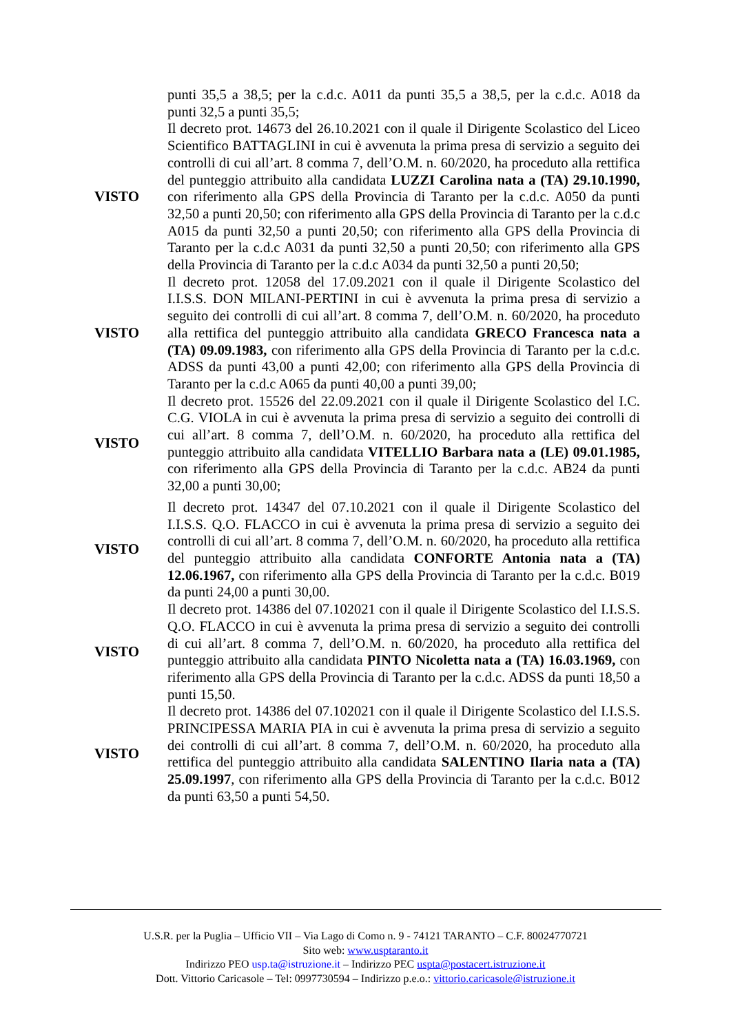punti 35,5 a 38,5; per la c.d.c. A011 da punti 35,5 a 38,5, per la c.d.c. A018 da punti 32,5 a punti 35,5;
VISTO
Il decreto prot. 14673 del 26.10.2021 con il quale il Dirigente Scolastico del Liceo Scientifico BATTAGLINI in cui è avvenuta la prima presa di servizio a seguito dei controlli di cui all’art. 8 comma 7, dell’O.M. n. 60/2020, ha proceduto alla rettifica del punteggio attribuito alla candidata LUZZI Carolina nata a (TA) 29.10.1990, con riferimento alla GPS della Provincia di Taranto per la c.d.c. A050 da punti 32,50 a punti 20,50; con riferimento alla GPS della Provincia di Taranto per la c.d.c A015 da punti 32,50 a punti 20,50; con riferimento alla GPS della Provincia di Taranto per la c.d.c A031 da punti 32,50 a punti 20,50; con riferimento alla GPS della Provincia di Taranto per la c.d.c A034 da punti 32,50 a punti 20,50;
VISTO
Il decreto prot. 12058 del 17.09.2021 con il quale il Dirigente Scolastico del I.I.S.S. DON MILANI-PERTINI in cui è avvenuta la prima presa di servizio a seguito dei controlli di cui all’art. 8 comma 7, dell’O.M. n. 60/2020, ha proceduto alla rettifica del punteggio attribuito alla candidata GRECO Francesca nata a (TA) 09.09.1983, con riferimento alla GPS della Provincia di Taranto per la c.d.c. ADSS da punti 43,00 a punti 42,00; con riferimento alla GPS della Provincia di Taranto per la c.d.c A065 da punti 40,00 a punti 39,00;
VISTO
Il decreto prot. 15526 del 22.09.2021 con il quale il Dirigente Scolastico del I.C. C.G. VIOLA in cui è avvenuta la prima presa di servizio a seguito dei controlli di cui all’art. 8 comma 7, dell’O.M. n. 60/2020, ha proceduto alla rettifica del punteggio attribuito alla candidata VITELLIO Barbara nata a (LE) 09.01.1985, con riferimento alla GPS della Provincia di Taranto per la c.d.c. AB24 da punti 32,00 a punti 30,00;
VISTO
Il decreto prot. 14347 del 07.10.2021 con il quale il Dirigente Scolastico del I.I.S.S. Q.O. FLACCO in cui è avvenuta la prima presa di servizio a seguito dei controlli di cui all’art. 8 comma 7, dell’O.M. n. 60/2020, ha proceduto alla rettifica del punteggio attribuito alla candidata CONFORTE Antonia nata a (TA) 12.06.1967, con riferimento alla GPS della Provincia di Taranto per la c.d.c. B019 da punti 24,00 a punti 30,00.
VISTO
Il decreto prot. 14386 del 07.102021 con il quale il Dirigente Scolastico del I.I.S.S. Q.O. FLACCO in cui è avvenuta la prima presa di servizio a seguito dei controlli di cui all’art. 8 comma 7, dell’O.M. n. 60/2020, ha proceduto alla rettifica del punteggio attribuito alla candidata PINTO Nicoletta nata a (TA) 16.03.1969, con riferimento alla GPS della Provincia di Taranto per la c.d.c. ADSS da punti 18,50 a punti 15,50.
VISTO
Il decreto prot. 14386 del 07.102021 con il quale il Dirigente Scolastico del I.I.S.S. PRINCIPESSA MARIA PIA in cui è avvenuta la prima presa di servizio a seguito dei controlli di cui all’art. 8 comma 7, dell’O.M. n. 60/2020, ha proceduto alla rettifica del punteggio attribuito alla candidata SALENTINO Ilaria nata a (TA) 25.09.1997, con riferimento alla GPS della Provincia di Taranto per la c.d.c. B012 da punti 63,50 a punti 54,50.
U.S.R. per la Puglia – Ufficio VII – Via Lago di Como n. 9 - 74121 TARANTO – C.F. 80024770721
Sito web: www.usptaranto.it
Indirizzo PEO usp.ta@istruzione.it – Indirizzo PEC uspta@postacert.istruzione.it
Dott. Vittorio Caricasole – Tel: 0997730594 – Indirizzo p.e.o.: vittorio.caricasole@istruzione.it